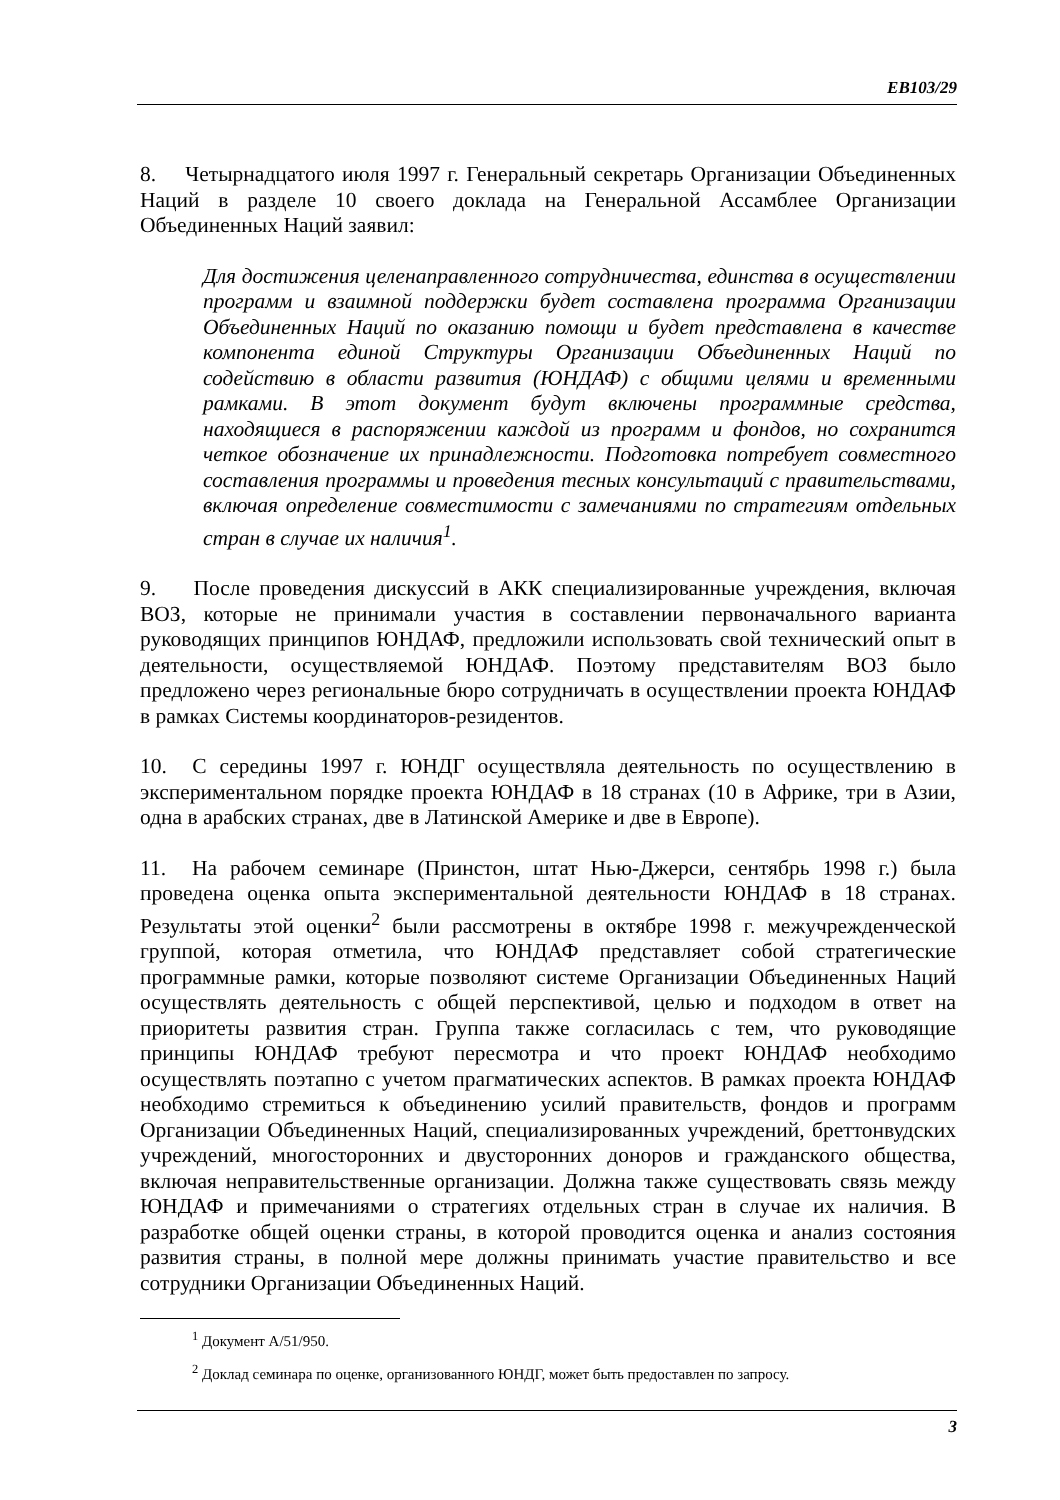EB103/29
8. Четырнадцатого июля 1997 г. Генеральный секретарь Организации Объединенных Наций в разделе 10 своего доклада на Генеральной Ассамблее Организации Объединенных Наций заявил:
Для достижения целенаправленного сотрудничества, единства в осуществлении программ и взаимной поддержки будет составлена программа Организации Объединенных Наций по оказанию помощи и будет представлена в качестве компонента единой Структуры Организации Объединенных Наций по содействию в области развития (ЮНДАФ) с общими целями и временными рамками. В этот документ будут включены программные средства, находящиеся в распоряжении каждой из программ и фондов, но сохранится четкое обозначение их принадлежности. Подготовка потребует совместного составления программы и проведения тесных консультаций с правительствами, включая определение совместимости с замечаниями по стратегиям отдельных стран в случае их наличия<sup>1</sup>.
9. После проведения дискуссий в АКК специализированные учреждения, включая ВОЗ, которые не принимали участия в составлении первоначального варианта руководящих принципов ЮНДАФ, предложили использовать свой технический опыт в деятельности, осуществляемой ЮНДАФ. Поэтому представителям ВОЗ было предложено через региональные бюро сотрудничать в осуществлении проекта ЮНДАФ в рамках Системы координаторов-резидентов.
10. С середины 1997 г. ЮНДГ осуществляла деятельность по осуществлению в экспериментальном порядке проекта ЮНДАФ в 18 странах (10 в Африке, три в Азии, одна в арабских странах, две в Латинской Америке и две в Европе).
11. На рабочем семинаре (Принстон, штат Нью-Джерси, сентябрь 1998 г.) была проведена оценка опыта экспериментальной деятельности ЮНДАФ в 18 странах. Результаты этой оценки<sup>2</sup> были рассмотрены в октябре 1998 г. межучрежденческой группой, которая отметила, что ЮНДАФ представляет собой стратегические программные рамки, которые позволяют системе Организации Объединенных Наций осуществлять деятельность с общей перспективой, целью и подходом в ответ на приоритеты развития стран. Группа также согласилась с тем, что руководящие принципы ЮНДАФ требуют пересмотра и что проект ЮНДАФ необходимо осуществлять поэтапно с учетом прагматических аспектов. В рамках проекта ЮНДАФ необходимо стремиться к объединению усилий правительств, фондов и программ Организации Объединенных Наций, специализированных учреждений, бреттонвудских учреждений, многосторонних и двусторонних доноров и гражданского общества, включая неправительственные организации. Должна также существовать связь между ЮНДАФ и примечаниями о стратегиях отдельных стран в случае их наличия. В разработке общей оценки страны, в которой проводится оценка и анализ состояния развития страны, в полной мере должны принимать участие правительство и все сотрудники Организации Объединенных Наций.
<sup>1</sup> Документ A/51/950.
<sup>2</sup> Доклад семинара по оценке, организованного ЮНДГ, может быть предоставлен по запросу.
3